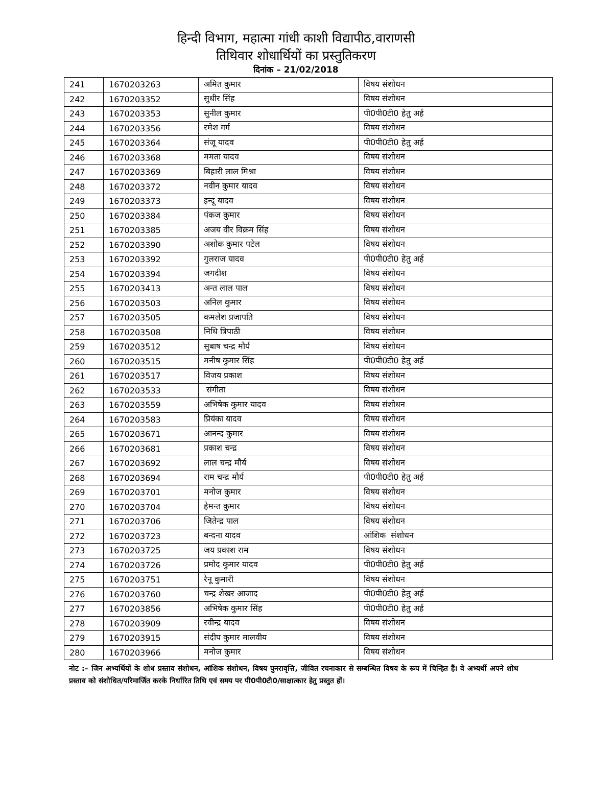हिन्दी विभाग, महात्मा गांधी काशी विद्यापीठ,वाराणसी
तिथिवार शोधार्थियों का प्रस्तुतिकरण
दिनांक – 21/02/2018
| 241 | 1670203263 | अमित कुमार | विषय संशोधन |
| 242 | 1670203352 | सुधीर सिंह | विषय संशोधन |
| 243 | 1670203353 | सुनील कुमार | पी0पी0टी0 हेतु अर्ह |
| 244 | 1670203356 | रमेश गर्ग | विषय संशोधन |
| 245 | 1670203364 | संजू यादव | पी0पी0टी0 हेतु अर्ह |
| 246 | 1670203368 | ममता यादव | विषय संशोधन |
| 247 | 1670203369 | बिहारी लाल मिश्रा | विषय संशोधन |
| 248 | 1670203372 | नवीन कुमार यादव | विषय संशोधन |
| 249 | 1670203373 | इन्दू यादव | विषय संशोधन |
| 250 | 1670203384 | पंकज कुमार | विषय संशोधन |
| 251 | 1670203385 | अजय वीर विक्रम सिंह | विषय संशोधन |
| 252 | 1670203390 | अशोक कुमार पटेल | विषय संशोधन |
| 253 | 1670203392 | गुलराज यादव | पी0पी0टी0 हेतु अर्ह |
| 254 | 1670203394 | जगदीश | विषय संशोधन |
| 255 | 1670203413 | अन्त लाल पाल | विषय संशोधन |
| 256 | 1670203503 | अनिल कुमार | विषय संशोधन |
| 257 | 1670203505 | कमलेश प्रजापति | विषय संशोधन |
| 258 | 1670203508 | निधि त्रिपाठी | विषय संशोधन |
| 259 | 1670203512 | सुबाष चन्द्र मौर्य | विषय संशोधन |
| 260 | 1670203515 | मनीष कुमार सिंह | पी0पी0टी0 हेतु अर्ह |
| 261 | 1670203517 | विजय प्रकाश | विषय संशोधन |
| 262 | 1670203533 | संगीता | विषय संशोधन |
| 263 | 1670203559 | अभिषेक कुमार यादव | विषय संशोधन |
| 264 | 1670203583 | प्रियंका यादव | विषय संशोधन |
| 265 | 1670203671 | आनन्द कुमार | विषय संशोधन |
| 266 | 1670203681 | प्रकाश चन्द्र | विषय संशोधन |
| 267 | 1670203692 | लाल चन्द्र मौर्य | विषय संशोधन |
| 268 | 1670203694 | राम चन्द्र मौर्य | पी0पी0टी0 हेतु अर्ह |
| 269 | 1670203701 | मनोज कुमार | विषय संशोधन |
| 270 | 1670203704 | हेमन्त कुमार | विषय संशोधन |
| 271 | 1670203706 | जितेन्द्र पाल | विषय संशोधन |
| 272 | 1670203723 | बन्दना यादव | आंशिक संशोधन |
| 273 | 1670203725 | जय प्रकाश राम | विषय संशोधन |
| 274 | 1670203726 | प्रमोद कुमार यादव | पी0पी0टी0 हेतु अर्ह |
| 275 | 1670203751 | रेनू कुमारी | विषय संशोधन |
| 276 | 1670203760 | चन्द्र शेखर आजाद | पी0पी0टी0 हेतु अर्ह |
| 277 | 1670203856 | अभिषेक कुमार सिंह | पी0पी0टी0 हेतु अर्ह |
| 278 | 1670203909 | रवीन्द्र यादव | विषय संशोधन |
| 279 | 1670203915 | संदीप कुमार मालवीय | विषय संशोधन |
| 280 | 1670203966 | मनोज कुमार | विषय संशोधन |
नोट :– जिन अभ्यर्थियों के शोध प्रस्ताव संशोधन, आंशिक संशोधन, विषय पुनरावृत्ति, जीवित रचनाकार से सम्बन्धित विषय के रूप में चिन्हित हैं। वे अभ्यर्थी अपने शोध प्रस्ताव को संशोधित/परिमार्जित करके निर्धारित तिथि एवं समय पर पी0पी0टी0/साक्षात्कार हेतु प्रस्तुत हों।